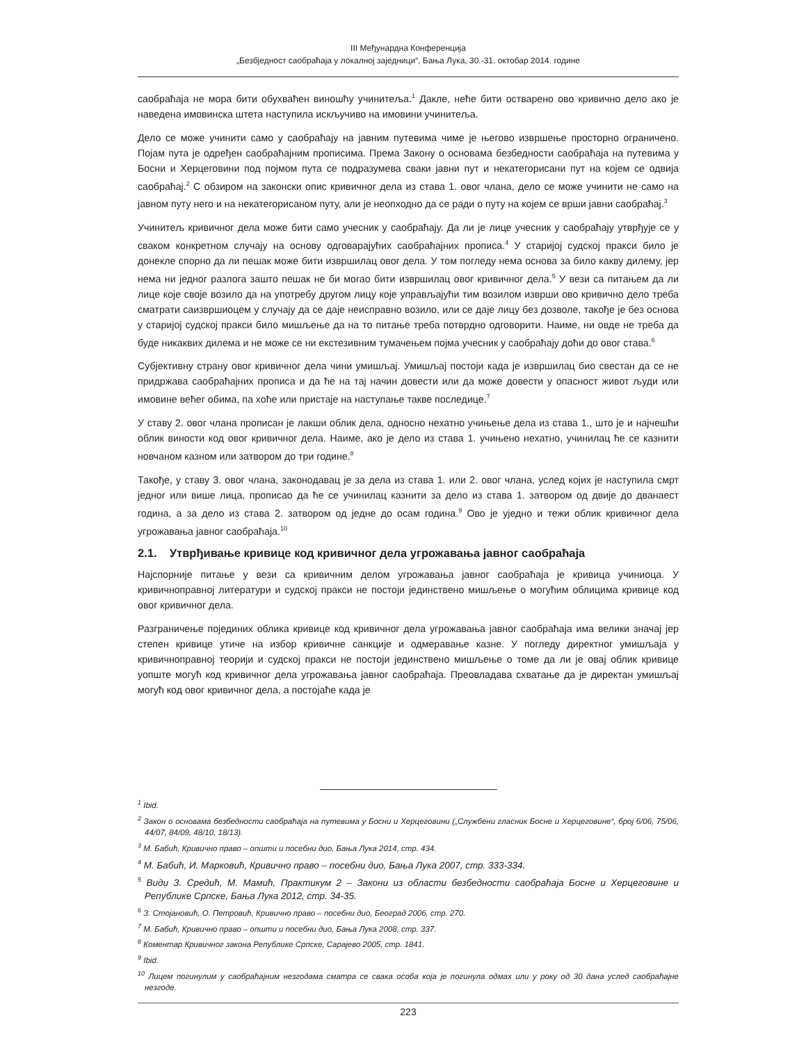III Међунардна Конференција
„Безбједност саобраћаја у локалној заједници“, Бања Лука, 30.-31. октобар 2014. године
саобраћаја не мора бити обухваћен виношћу учинитеља.<sup>1</sup> Дакле, неће бити остварено ово кривично дело ако је наведена имовинска штета наступила искључиво на имовини учинитеља.
Дело се може учинити само у саобраћају на јавним путевима чиме је његово извршење просторно ограничено. Појам пута је одређен саобраћајним прописима. Према Закону о основама безбедности саобраћаја на путевима у Босни и Херцеговини под појмом пута се подразумева сваки јавни пут и некатегорисани пут на којем се одвија саобраћај.<sup>2</sup> С обзиром на законски опис кривичног дела из става 1. овог члана, дело се може учинити не само на јавном путу него и на некатегорисаном путу, али је неопходно да се ради о путу на којем се врши јавни саобраћај.<sup>3</sup>
Учинитељ кривичног дела може бити само учесник у саобраћају. Да ли је лице учесник у саобраћају утврђује се у сваком конкретном случају на основу одговарајућих саобраћајних прописа.<sup>4</sup> У старијој судској пракси било је донекле спорно да ли пешак може бити извршилац овог дела. У том погледу нема основа за било какву дилему, јер нема ни једног разлога зашто пешак не би могао бити извршилац овог кривичног дела.<sup>5</sup> У вези са питањем да ли лице које своје возило да на употребу другом лицу које управљајући тим возилом изврши ово кривично дело треба сматрати саизвршиоцем у случају да се даје неисправно возило, или се даје лицу без дозволе, такође је без основа у старијој судској пракси било мишљење да на то питање треба потврдно одговорити. Наиме, ни овде не треба да буде никаквих дилема и не може се ни екстезивним тумачењем појма учесник у саобраћају доћи до овог става.<sup>6</sup>
Субјективну страну овог кривичног дела чини умишљај. Умишљај постоји када је извршилац био свестан да се не придржава саобраћајних прописа и да ће на тај начин довести или да може довести у опасност живот људи или имовине већег обима, па хоће или пристаје на наступање такве последице.<sup>7</sup>
У ставу 2. овог члана прописан је лакши облик дела, односно нехатно учињење дела из става 1., што је и најчешћи облик виности код овог кривичног дела. Наиме, ако је дело из става 1. учињено нехатно, учинилац ће се казнити новчаном казном или затвором до три године.<sup>8</sup>
Такође, у ставу 3. овог члана, законодавац је за дела из става 1. или 2. овог члана, услед којих је наступила смрт једног или више лица, прописао да ће се учинилац казнити за дело из става 1. затвором од двије до дванаест година, а за дело из става 2. затвором од једне до осам година.<sup>9</sup> Ово је уједно и тежи облик кривичног дела угрожавања јавног саобраћаја.<sup>10</sup>
2.1. Утврђивање кривице код кривичног дела угрожавања јавног саобраћаја
Најспорније питање у вези са кривичним делом угрожавања јавног саобраћаја је кривица учиниоца. У кривичноправној литератури и судској пракси не постоји јединствено мишљење о могућим облицима кривице код овог кривичног дела.
Разграничење појединих облика кривице код кривичног дела угрожавања јавног саобраћаја има велики значај јер степен кривице утиче на избор кривичне санкције и одмеравање казне. У погледу директног умишљаја у кривичноправној теорији и судској пракси не постоји јединствено мишљење о томе да ли је овај облик кривице уопште могућ код кривичног дела угрожавања јавног саобраћаја. Преовладава схватање да је директан умишљај могућ код овог кривичног дела, а постојаће када је
<sup>1</sup> Ibid.
<sup>2</sup> Закон о основама безбедности саобраћаја на путевима у Босни и Херцеговини („Службени гласник Босне и Херцеговине“, број 6/06, 75/06, 44/07, 84/09, 48/10, 18/13).
<sup>3</sup> М. Бабић, Кривично право – општи и посебни дио, Бања Лука 2014, стр. 434.
<sup>4</sup> М. Бабић, И. Марковић, Кривично право – посебни дио, Бања Лука 2007, стр. 333-334.
<sup>5</sup> Види З. Средић, М. Мамић, Практикум 2 – Закони из области безбедности саобраћаја Босне и Херцеговине и Републике Српске, Бања Лука 2012, стр. 34-35.
<sup>6</sup> З. Стојановић, О. Петровић, Кривично право – посебни дио, Београд 2006, стр. 270.
<sup>7</sup> М. Бабић, Кривично право – општи и посебни дио, Бања Лука 2008, стр. 337.
<sup>8</sup> Коментар Кривичног закона Републике Српске, Сарајево 2005, стр. 1841.
<sup>9</sup> Ibid.
<sup>10</sup> Лицем погинулим у саобраћајним незгодама сматра се свака особа која је погинула одмах или у року од 30 дана услед саобраћајне незгоде.
223